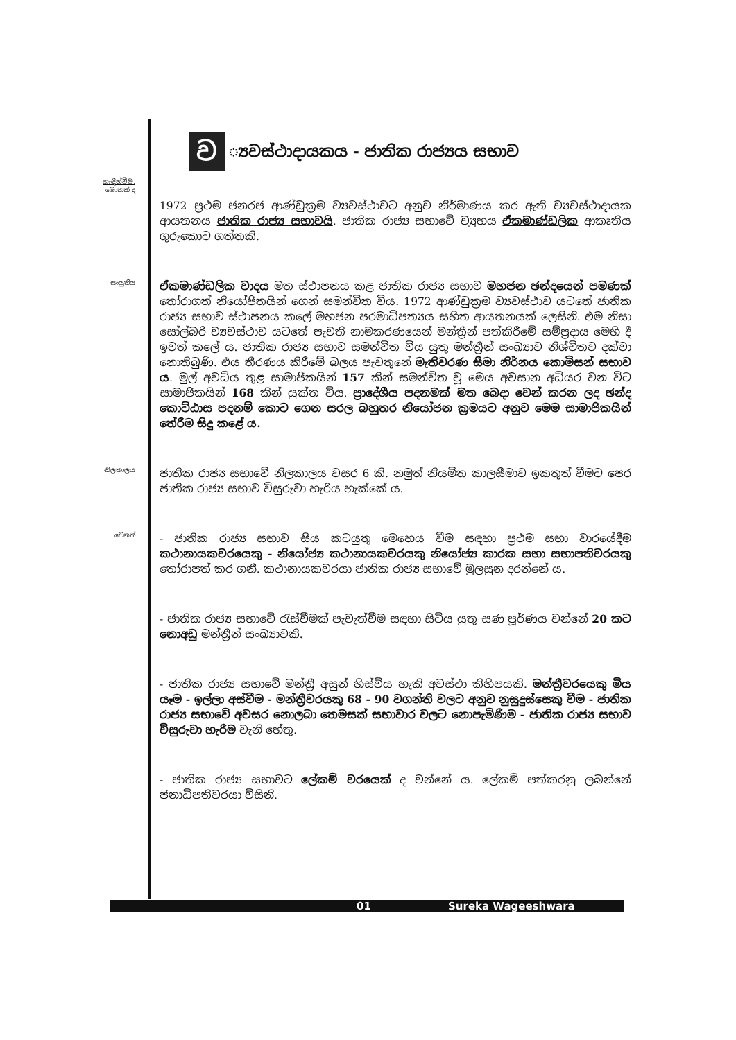ව ්‍යවස්ථාදායකය - ජාතික රාජ්‍යය සභාව
හැඳින්වීම.
මොකක් ද
1972 ප්‍රථම ජනරජ ආණ්ඩුක්‍රම ව්‍යවස්ථාවට අනුව නිර්මාණය කර ඇති ව්‍යවස්ථාදායක ආයතනය ජාතික රාජ්‍ය සභාවයි. ජාතික රාජ්‍ය සභාවේ ව්‍යුහය ඒකමාණ්ඩලික ආකෘතිය ගුරුකොට ගත්තකි.
සංයුතිය
ඒකමාණ්ඩලික වාදය මත ස්ථාපනය කළ ජාතික රාජ්‍ය සභාව මහජන ඡන්දයෙන් පමණක් තෝරාගත් නියෝජිතයින් ගෙන් සමන්විත විය. 1972 ආණ්ඩුක්‍රම ව්‍යවස්ථාව යටතේ ජාතික රාජ්‍ය සභාව ස්ථාපනය කලේ මහජන පරමාධිපත්‍යය සහිත ආයතනයක් ලෙසිනි. එම නිසා සෝල්බරි ව්‍යවස්ථාව යටතේ පැවති නාමකරණයෙන් මන්ත්‍රීන් පත්කිරීමේ සම්ප්‍රදාය මෙහි දී ඉවත් කලේ ය. ජාතික රාජ්‍ය සභාව සමන්විත විය යුතු මන්ත්‍රීන් සංඛ්‍යාව නිශ්චිතව දක්වා නොතිබුණි. එය තීරණය කිරීමේ බලය පැවතුනේ මැතිවරණ සීමා නිර්නය කොමිසන් සභාව ය. මුල් අවධිය තුළ සාමාජිකයින් 157 කින් සමන්විත වූ මෙය අවසාන අධියර වන විට සාමාජිකයින් 168 කින් යුක්ත විය. ප්‍රාදේශීය පදනමක් මත බෙදා වෙන් කරන ලද ඡන්ද කොට්ඨාස පදනම් කොට ගෙන සරල බහුතර නියෝජන ක්‍රමයට අනුව මෙම සාමාජිකයින් තේරීම සිදු කළේ ය.
නිලකාලය
ජාතික රාජ්‍ය සභාවේ නිලකාලය වසර 6 කි. නමුත් නියමිත කාලසීමාව ඉකතුත් වීමට පෙර ජාතික රාජ්‍ය සභාව විසුරුවා හැරිය හැක්කේ ය.
වෙනත්
- ජාතික රාජ්‍ය සභාව සිය කටයුතු මෙහෙය වීම සඳහා ප්‍රථම සභා වාරයේදීම කථානායකවරයෙකු - නියෝජ්‍ය කථානායකවරයකු නියෝජ්‍ය කාරක සභා සභාපතිවරයකු තෝරාපත් කර ගනී. කථානායකවරයා ජාතික රාජ්‍ය සභාවේ මුලසුන දරන්නේ ය.
- ජාතික රාජ්‍ය සභාවේ රැස්වීමක් පැවැත්වීම සඳහා සිටිය යුතු සණ පූර්ණය වන්නේ 20 කට නොඅඩු මන්ත්‍රීන් සංඛ්‍යාවකි.
- ජාතික රාජ්‍ය සභාවේ මන්ත්‍රී අසුන් හිස්විය හැකි අවස්ථා කිහිපයකි. මන්ත්‍රීවරයෙකු මිය යෑම - ඉල්ලා අස්වීම - මන්ත්‍රීවරයකු 68 - 90 වගන්ති වලට අනුව නුසුදුස්සෙකු වීම - ජාතික රාජ්‍ය සභාවේ අවසර නොලබා තෙමසක් සභාවාර වලට නොපැමිණීම - ජාතික රාජ්‍ය සභාව විසුරුවා හැරීම වැනි හේතු.
- ජාතික රාජ්‍ය සභාවට ලේකම් වරයෙක් ද වන්නේ ය. ලේකම් පත්කරනු ලබන්නේ ජනාධිපතිවරයා විසිනි.
01 Sureka Wageeshwara